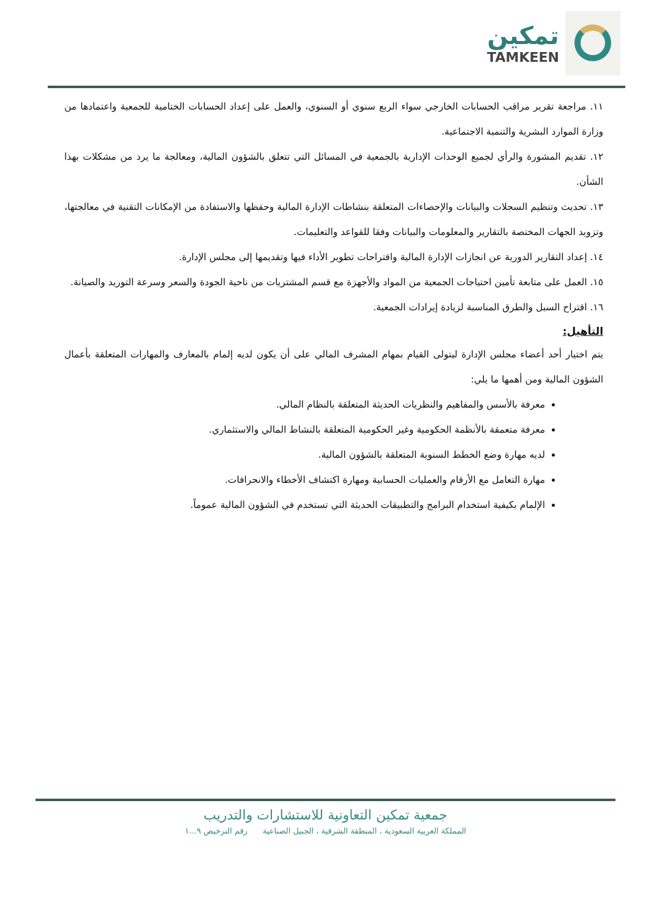تمكين
TAMKEEN
١١. مراجعة تقرير مراقب الحسابات الخارجي سواء الربع سنوي أو السنوي، والعمل على إعداد الحسابات الختامية للجمعية واعتمادها من وزارة الموارد البشرية والتنمية الاجتماعية.
١٢. تقديم المشورة والرأي لجميع الوحدات الإدارية بالجمعية في المسائل التي تتعلق بالشؤون المالية، ومعالجة ما يرد من مشكلات بهذا الشأن.
١٣. تحديث وتنظيم السجلات والبيانات والإحصاءات المتعلقة بنشاطات الإدارة المالية وحفظها والاستفادة من الإمكانات التقنية في معالجتها، وتزويد الجهات المختصة بالتقارير والمعلومات والبيانات وفقا للقواعد والتعليمات.
١٤. إعداد التقارير الدورية عن انجازات الإدارة المالية واقتراحات تطوير الأداء فيها وتقديمها إلى مجلس الإدارة.
١٥. العمل على متابعة تأمين احتياجات الجمعية من المواد والأجهزة مع قسم المشتريات من ناحية الجودة والسعر وسرعة التوريد والصيانة.
١٦. اقتراح السبل والطرق المناسبة لزيادة إيرادات الجمعية.
التأهيل:
يتم اختيار أحد أعضاء مجلس الإدارة ليتولى القيام بمهام المشرف المالي على أن يكون لديه إلمام بالمعارف والمهارات المتعلقة بأعمال الشؤون المالية ومن أهمها ما يلي:
معرفة بالأسس والمفاهيم والنظريات الحديثة المتعلقة بالنظام المالي.
معرفة متعمقة بالأنظمة الحكومية وغير الحكومية المتعلقة بالنشاط المالي والاستثماري.
لديه مهارة وضع الخطط السنوية المتعلقة بالشؤون المالية.
مهارة التعامل مع الأرقام والعمليات الحسابية ومهارة اكتشاف الأخطاء والانحرافات.
الإلمام بكيفية استخدام البرامج والتطبيقات الحديثة التي تستخدم في الشؤون المالية عموماً.
جمعية تمكين التعاونية للاستشارات والتدريب
المملكة العربية السعودية ، المنطقة الشرقية ، الجبيل الصناعية رقم الترخيص ٩...١